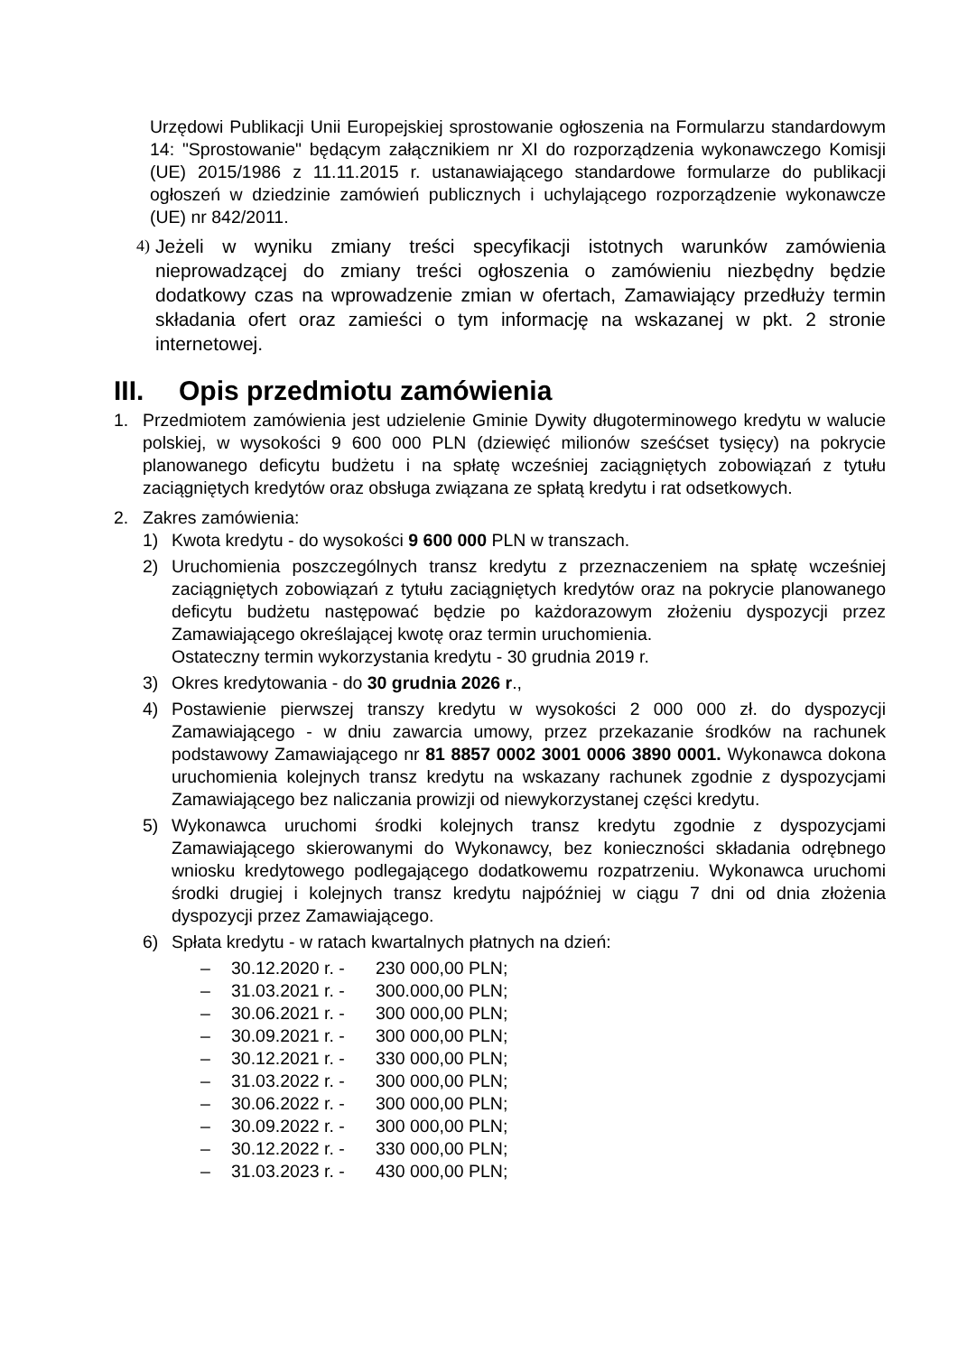Urzędowi Publikacji Unii Europejskiej sprostowanie ogłoszenia na Formularzu standardowym 14: "Sprostowanie" będącym załącznikiem nr XI do rozporządzenia wykonawczego Komisji (UE) 2015/1986 z 11.11.2015 r. ustanawiającego standardowe formularze do publikacji ogłoszeń w dziedzinie zamówień publicznych i uchylającego rozporządzenie wykonawcze (UE) nr 842/2011.
4)
Jeżeli w wyniku zmiany treści specyfikacji istotnych warunków zamówienia nieprowadzącej do zmiany treści ogłoszenia o zamówieniu niezbędny będzie dodatkowy czas na wprowadzenie zmian w ofertach, Zamawiający przedłuży termin składania ofert oraz zamieści o tym informację na wskazanej w pkt. 2 stronie internetowej.
III. Opis przedmiotu zamówienia
1. Przedmiotem zamówienia jest udzielenie Gminie Dywity długoterminowego kredytu w walucie polskiej, w wysokości 9 600 000 PLN (dziewięć milionów sześćset tysięcy) na pokrycie planowanego deficytu budżetu i na spłatę wcześniej zaciągniętych zobowiązań z tytułu zaciągniętych kredytów oraz obsługa związana ze spłatą kredytu i rat odsetkowych.
2. Zakres zamówienia:
1) Kwota kredytu - do wysokości 9 600 000 PLN w transzach.
2) Uruchomienia poszczególnych transz kredytu z przeznaczeniem na spłatę wcześniej zaciągniętych zobowiązań z tytułu zaciągniętych kredytów oraz na pokrycie planowanego deficytu budżetu następować będzie po każdorazowym złożeniu dyspozycji przez Zamawiającego określającej kwotę oraz termin uruchomienia.
Ostateczny termin wykorzystania kredytu - 30 grudnia 2019 r.
3) Okres kredytowania - do 30 grudnia 2026 r.,
4) Postawienie pierwszej transzy kredytu w wysokości 2 000 000 zł. do dyspozycji Zamawiającego - w dniu zawarcia umowy, przez przekazanie środków na rachunek podstawowy Zamawiającego nr 81 8857 0002 3001 0006 3890 0001. Wykonawca dokona uruchomienia kolejnych transz kredytu na wskazany rachunek zgodnie z dyspozycjami Zamawiającego bez naliczania prowizji od niewykorzystanej części kredytu.
5) Wykonawca uruchomi środki kolejnych transz kredytu zgodnie z dyspozycjami Zamawiającego skierowanymi do Wykonawcy, bez konieczności składania odrębnego wniosku kredytowego podlegającego dodatkowemu rozpatrzeniu. Wykonawca uruchomi środki drugiej i kolejnych transz kredytu najpóźniej w ciągu 7 dni od dnia złożenia dyspozycji przez Zamawiającego.
6) Spłata kredytu - w ratach kwartalnych płatnych na dzień:
– 30.12.2020 r. - 230 000,00 PLN;
– 31.03.2021 r. - 300.000,00 PLN;
– 30.06.2021 r. - 300 000,00 PLN;
– 30.09.2021 r. - 300 000,00 PLN;
– 30.12.2021 r. - 330 000,00 PLN;
– 31.03.2022 r. - 300 000,00 PLN;
– 30.06.2022 r. - 300 000,00 PLN;
– 30.09.2022 r. - 300 000,00 PLN;
– 30.12.2022 r. - 330 000,00 PLN;
– 31.03.2023 r. - 430 000,00 PLN;